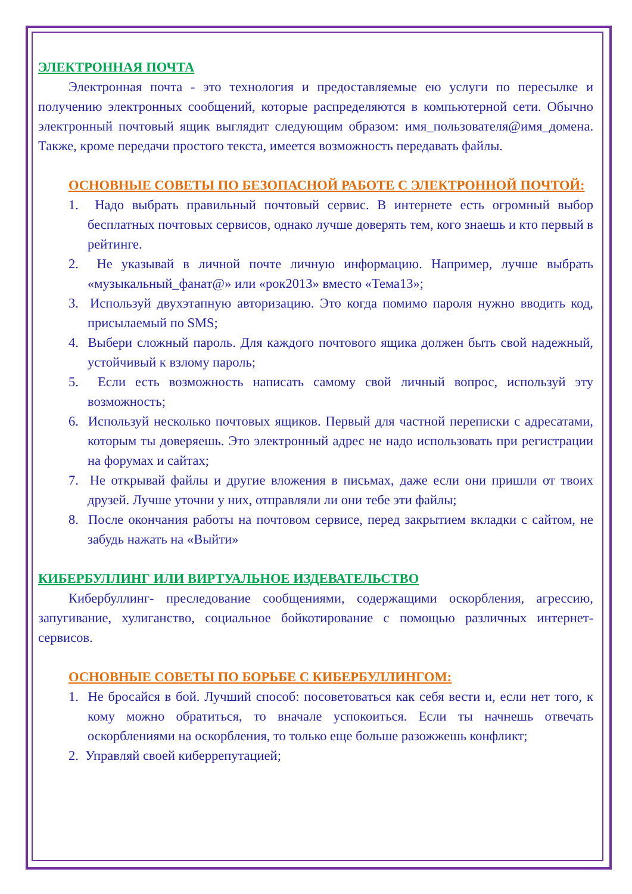ЭЛЕКТРОННАЯ ПОЧТА
Электронная почта - это технология и предоставляемые ею услуги по пересылке и получению электронных сообщений, которые распределяются в компьютерной сети. Обычно электронный почтовый ящик выглядит следующим образом: имя_пользователя@имя_домена. Также, кроме передачи простого текста, имеется возможность передавать файлы.
ОСНОВНЫЕ СОВЕТЫ ПО БЕЗОПАСНОЙ РАБОТЕ С ЭЛЕКТРОННОЙ ПОЧТОЙ:
1. Надо выбрать правильный почтовый сервис. В интернете есть огромный выбор бесплатных почтовых сервисов, однако лучше доверять тем, кого знаешь и кто первый в рейтинге.
2. Не указывай в личной почте личную информацию. Например, лучше выбрать «музыкальный_фанат@» или «рок2013» вместо «Тема13»;
3. Используй двухэтапную авторизацию. Это когда помимо пароля нужно вводить код, присылаемый по SMS;
4. Выбери сложный пароль. Для каждого почтового ящика должен быть свой надежный, устойчивый к взлому пароль;
5. Если есть возможность написать самому свой личный вопрос, используй эту возможность;
6. Используй несколько почтовых ящиков. Первый для частной переписки с адресатами, которым ты доверяешь. Это электронный адрес не надо использовать при регистрации на форумах и сайтах;
7. Не открывай файлы и другие вложения в письмах, даже если они пришли от твоих друзей. Лучше уточни у них, отправляли ли они тебе эти файлы;
8. После окончания работы на почтовом сервисе, перед закрытием вкладки с сайтом, не забудь нажать на «Выйти»
КИБЕРБУЛЛИНГ ИЛИ ВИРТУАЛЬНОЕ ИЗДЕВАТЕЛЬСТВО
Кибербуллинг- преследование сообщениями, содержащими оскорбления, агрессию, запугивание, хулиганство, социальное бойкотирование с помощью различных интернет- сервисов.
ОСНОВНЫЕ СОВЕТЫ ПО БОРЬБЕ С КИБЕРБУЛЛИНГОМ:
1. Не бросайся в бой. Лучший способ: посоветоваться как себя вести и, если нет того, к кому можно обратиться, то вначале успокоиться. Если ты начнешь отвечать оскорблениями на оскорбления, то только еще больше разожжешь конфликт;
2. Управляй своей киберрепутацией;